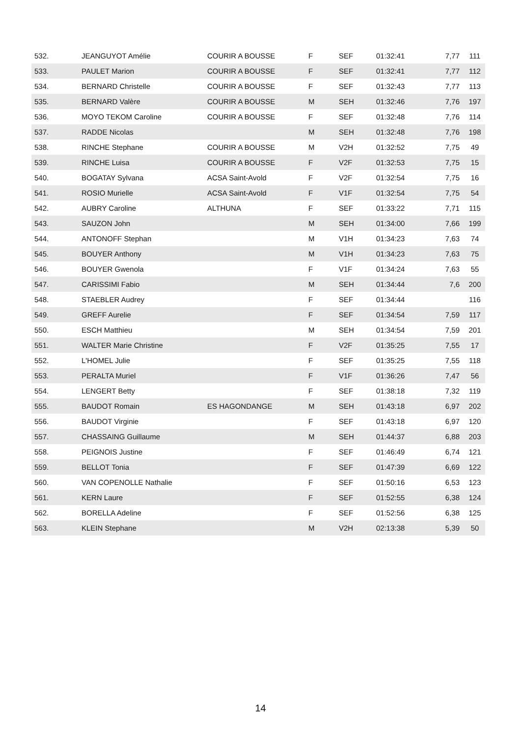| 532. | JEANGUYOT Amélie | COURIR A BOUSSE | F | SEF | 01:32:41 | 7,77 | 111 |
| 533. | PAULET Marion | COURIR A BOUSSE | F | SEF | 01:32:41 | 7,77 | 112 |
| 534. | BERNARD Christelle | COURIR A BOUSSE | F | SEF | 01:32:43 | 7,77 | 113 |
| 535. | BERNARD Valère | COURIR A BOUSSE | M | SEH | 01:32:46 | 7,76 | 197 |
| 536. | MOYO TEKOM Caroline | COURIR A BOUSSE | F | SEF | 01:32:48 | 7,76 | 114 |
| 537. | RADDE Nicolas | | M | SEH | 01:32:48 | 7,76 | 198 |
| 538. | RINCHE Stephane | COURIR A BOUSSE | M | V2H | 01:32:52 | 7,75 | 49 |
| 539. | RINCHE Luisa | COURIR A BOUSSE | F | V2F | 01:32:53 | 7,75 | 15 |
| 540. | BOGATAY Sylvana | ACSA Saint-Avold | F | V2F | 01:32:54 | 7,75 | 16 |
| 541. | ROSIO Murielle | ACSA Saint-Avold | F | V1F | 01:32:54 | 7,75 | 54 |
| 542. | AUBRY Caroline | ALTHUNA | F | SEF | 01:33:22 | 7,71 | 115 |
| 543. | SAUZON John | | M | SEH | 01:34:00 | 7,66 | 199 |
| 544. | ANTONOFF Stephan | | M | V1H | 01:34:23 | 7,63 | 74 |
| 545. | BOUYER Anthony | | M | V1H | 01:34:23 | 7,63 | 75 |
| 546. | BOUYER Gwenola | | F | V1F | 01:34:24 | 7,63 | 55 |
| 547. | CARISSIMI Fabio | | M | SEH | 01:34:44 | 7,6 | 200 |
| 548. | STAEBLER Audrey | | F | SEF | 01:34:44 | | 116 |
| 549. | GREFF Aurelie | | F | SEF | 01:34:54 | 7,59 | 117 |
| 550. | ESCH Matthieu | | M | SEH | 01:34:54 | 7,59 | 201 |
| 551. | WALTER Marie Christine | | F | V2F | 01:35:25 | 7,55 | 17 |
| 552. | L'HOMEL Julie | | F | SEF | 01:35:25 | 7,55 | 118 |
| 553. | PERALTA Muriel | | F | V1F | 01:36:26 | 7,47 | 56 |
| 554. | LENGERT Betty | | F | SEF | 01:38:18 | 7,32 | 119 |
| 555. | BAUDOT Romain | ES HAGONDANGE | M | SEH | 01:43:18 | 6,97 | 202 |
| 556. | BAUDOT Virginie | | F | SEF | 01:43:18 | 6,97 | 120 |
| 557. | CHASSAING Guillaume | | M | SEH | 01:44:37 | 6,88 | 203 |
| 558. | PEIGNOIS Justine | | F | SEF | 01:46:49 | 6,74 | 121 |
| 559. | BELLOT Tonia | | F | SEF | 01:47:39 | 6,69 | 122 |
| 560. | VAN COPENOLLE Nathalie | | F | SEF | 01:50:16 | 6,53 | 123 |
| 561. | KERN Laure | | F | SEF | 01:52:55 | 6,38 | 124 |
| 562. | BORELLA Adeline | | F | SEF | 01:52:56 | 6,38 | 125 |
| 563. | KLEIN Stephane | | M | V2H | 02:13:38 | 5,39 | 50 |
14